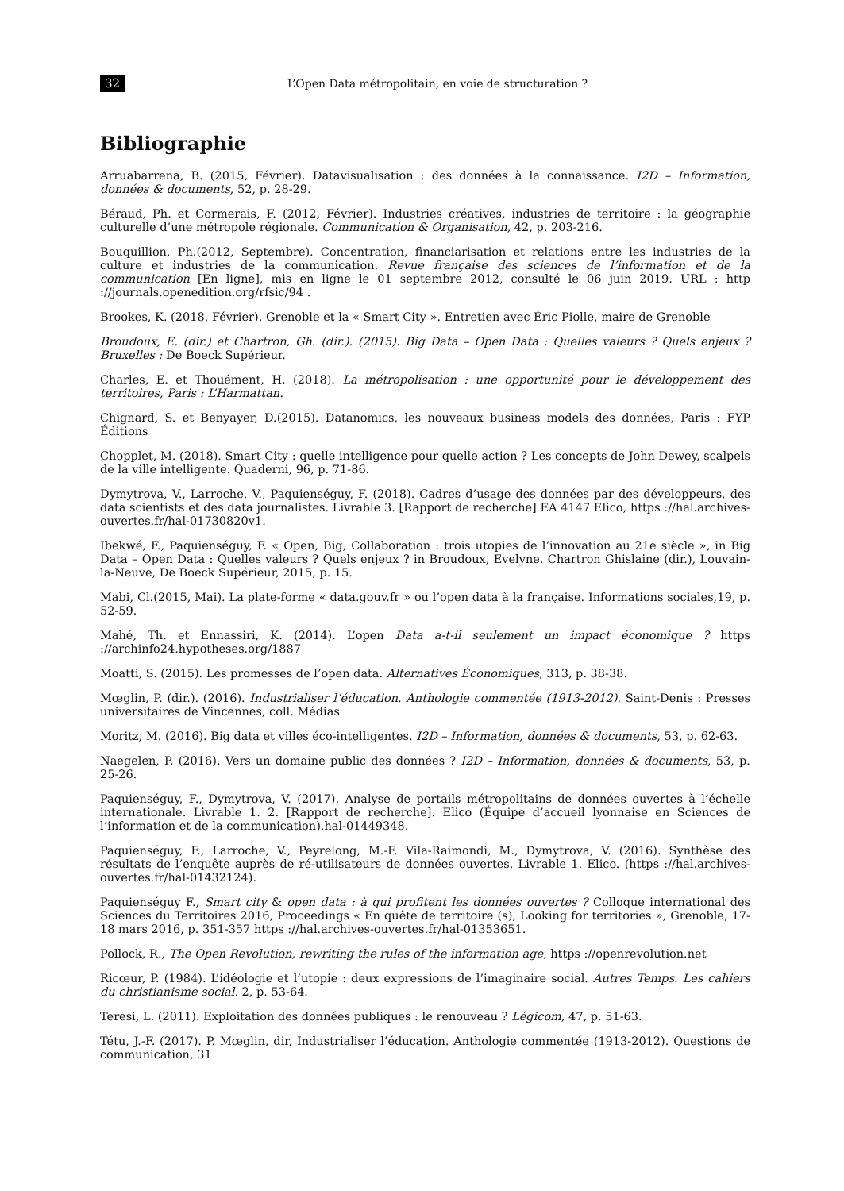32 L’Open Data métropolitain, en voie de structuration ?
Bibliographie
Arruabarrena, B. (2015, Février). Datavisualisation : des données à la connaissance. I2D – Information, données & documents, 52, p. 28-29.
Béraud, Ph. et Cormerais, F. (2012, Février). Industries créatives, industries de territoire : la géographie culturelle d’une métropole régionale. Communication & Organisation, 42, p. 203-216.
Bouquillion, Ph.(2012, Septembre). Concentration, financiarisation et relations entre les industries de la culture et industries de la communication. Revue française des sciences de l’information et de la communication [En ligne], mis en ligne le 01 septembre 2012, consulté le 06 juin 2019. URL : http ://journals.openedition.org/rfsic/94 .
Brookes, K. (2018, Février). Grenoble et la « Smart City ». Entretien avec Éric Piolle, maire de Grenoble
Broudoux, E. (dir.) et Chartron, Gh. (dir.). (2015). Big Data – Open Data : Quelles valeurs ? Quels enjeux ? Bruxelles : De Boeck Supérieur.
Charles, E. et Thouément, H. (2018). La métropolisation : une opportunité pour le développement des territoires, Paris : L’Harmattan.
Chignard, S. et Benyayer, D.(2015). Datanomics, les nouveaux business models des données, Paris : FYP Éditions
Chopplet, M. (2018). Smart City : quelle intelligence pour quelle action ? Les concepts de John Dewey, scalpels de la ville intelligente. Quaderni, 96, p. 71-86.
Dymytrova, V., Larroche, V., Paquienséguy, F. (2018). Cadres d’usage des données par des développeurs, des data scientists et des data journalistes. Livrable 3. [Rapport de recherche] EA 4147 Elico, https ://hal.archives-ouvertes.fr/hal-01730820v1.
Ibekwé, F., Paquienséguy, F. « Open, Big, Collaboration : trois utopies de l’innovation au 21e siècle », in Big Data – Open Data : Quelles valeurs ? Quels enjeux ? in Broudoux, Evelyne. Chartron Ghislaine (dir.), Louvain-la-Neuve, De Boeck Supérieur, 2015, p. 15.
Mabi, Cl.(2015, Mai). La plate-forme « data.gouv.fr » ou l’open data à la française. Informations sociales,19, p. 52-59.
Mahé, Th. et Ennassiri, K. (2014). L’open Data a-t-il seulement un impact économique ? https ://archinfo24.hypotheses.org/1887
Moatti, S. (2015). Les promesses de l’open data. Alternatives Économiques, 313, p. 38-38.
Mœglin, P. (dir.). (2016). Industrialiser l’éducation. Anthologie commentée (1913-2012), Saint-Denis : Presses universitaires de Vincennes, coll. Médias
Moritz, M. (2016). Big data et villes éco-intelligentes. I2D – Information, données & documents, 53, p. 62-63.
Naegelen, P. (2016). Vers un domaine public des données ? I2D – Information, données & documents, 53, p. 25-26.
Paquienséguy, F., Dymytrova, V. (2017). Analyse de portails métropolitains de données ouvertes à l’échelle internationale. Livrable 1. 2. [Rapport de recherche]. Elico (Équipe d’accueil lyonnaise en Sciences de l’information et de la communication).hal-01449348.
Paquienséguy, F., Larroche, V., Peyrelong, M.-F. Vila-Raimondi, M., Dymytrova, V. (2016). Synthèse des résultats de l’enquête auprès de ré-utilisateurs de données ouvertes. Livrable 1. Elico. (https ://hal.archives-ouvertes.fr/hal-01432124).
Paquienséguy F., Smart city & open data : à qui profitent les données ouvertes ? Colloque international des Sciences du Territoires 2016, Proceedings « En quête de territoire (s), Looking for territories », Grenoble, 17-18 mars 2016, p. 351-357 https ://hal.archives-ouvertes.fr/hal-01353651.
Pollock, R., The Open Revolution, rewriting the rules of the information age, https ://openrevolution.net
Ricœur, P. (1984). L’idéologie et l’utopie : deux expressions de l’imaginaire social. Autres Temps. Les cahiers du christianisme social. 2, p. 53-64.
Teresi, L. (2011). Exploitation des données publiques : le renouveau ? Légicom, 47, p. 51-63.
Tétu, J.-F. (2017). P. Mœglin, dir, Industrialiser l’éducation. Anthologie commentée (1913-2012). Questions de communication, 31